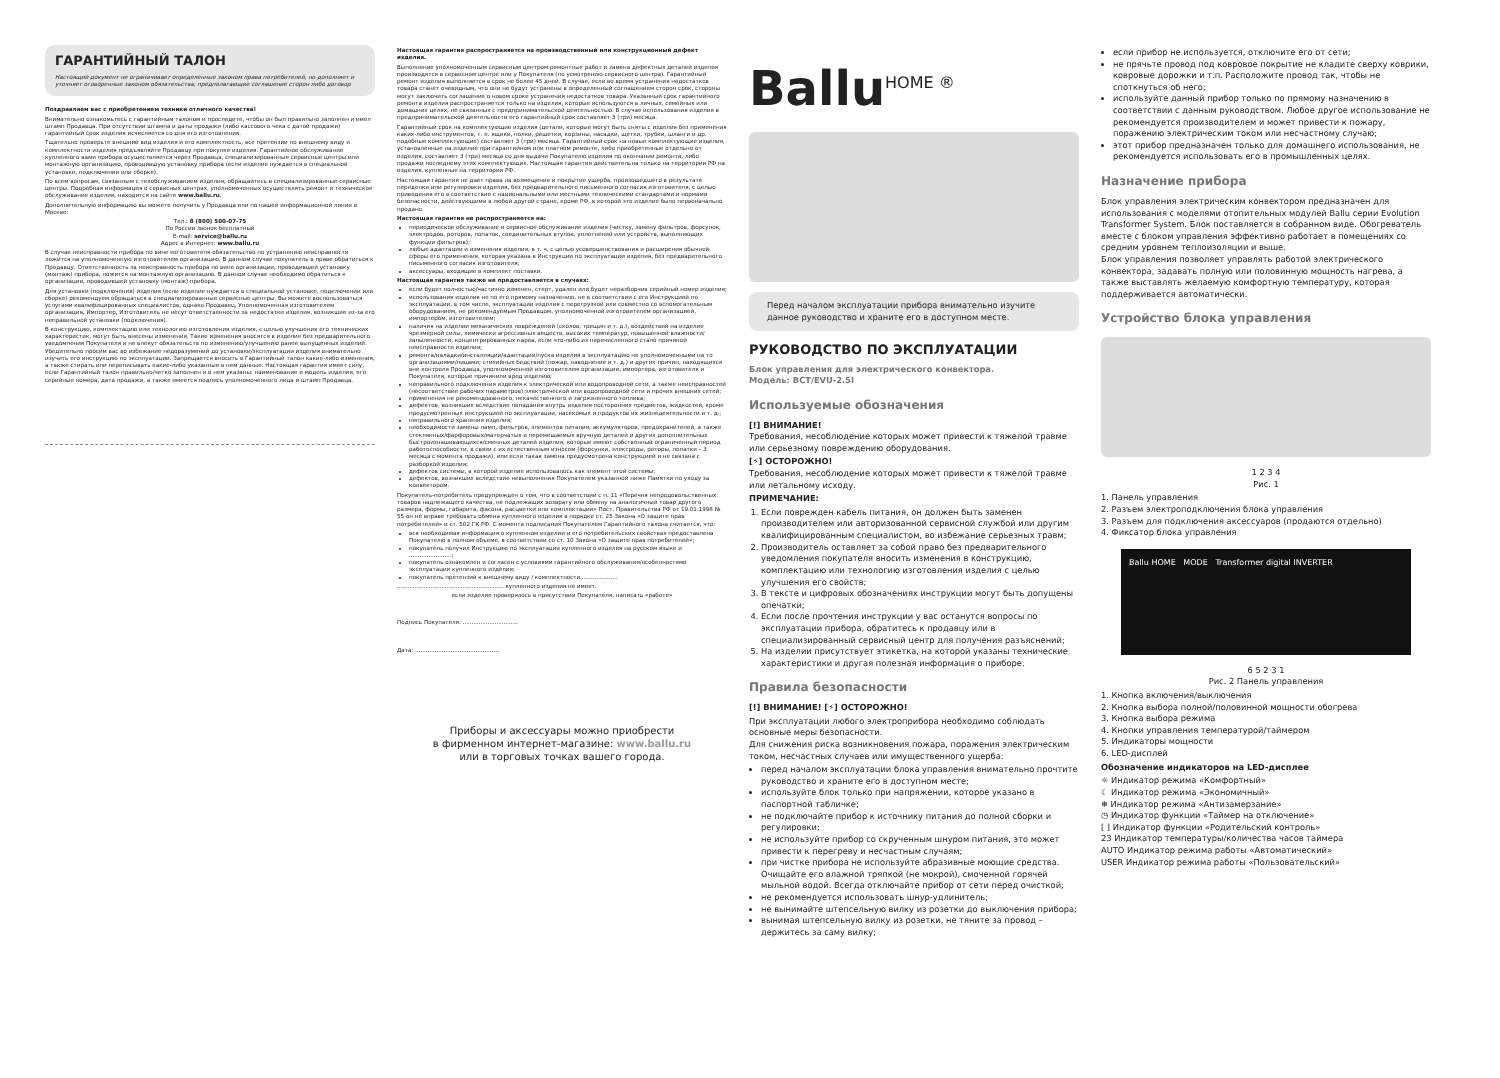ГАРАНТИЙНЫЙ ТАЛОН
Настоящий документ не ограничивает определенные законом права потребителей, но дополняет и уточняет оговоренные законом обязательства, предполагающие соглашение сторон либо договор
Поздравляем вас с приобретением техники отличного качества!
Внимательно ознакомьтесь с гарантийным талоном и проследите, чтобы он был правильно заполнен и имел штамп Продавца. При отсутствии штампа и даты продажи (либо кассового чека с датой продажи) гарантийный срок изделия исчисляется со дня его изготовления.
Тщательно проверьте внешний вид изделия и его комплектность, все претензии по внешнему виду и комплектности изделия предъявляйте Продавцу при покупке изделия. Гарантийное обслуживание купленного вами прибора осуществляется через Продавца, специализированные сервисные центры или монтажную организацию, проводившую установку прибора (если изделие нуждается в специальной установке, подключении или сборке).
По всем вопросам, связанным с техобслуживанием изделия, обращайтесь в специализированные сервисные центры. Подробная информация о сервисных центрах, уполномоченных осуществлять ремонт и техническое обслуживание изделия, находится на сайте www.ballu.ru.
Дополнительную информацию вы можете получить у Продавца или по нашей информационной линии в Москве:
Тел.: 8 (800) 500-07-75
По России звонок бесплатный
E-mail: service@ballu.ru
Адрес в Интернет: www.ballu.ru
В случае неисправности прибора по вине изготовителя обязательство по устранению неисправности ложится на уполномоченную изготовителем организацию. В данном случае покупатель в праве обратиться к Продавцу. Ответственность за неисправность прибора по вине организации, проводившей установку (монтаж) прибора, ложится на монтажную организацию. В данном случае необходимо обратиться к организации, проводившей установку (монтаж) прибора.
Для установки (подключения) изделия (если изделие нуждается в специальной установке, подключении или сборке) рекомендуем обращаться в специализированные сервисные центры. Вы можете воспользоваться услугами квалифицированных специалистов, однако Продавец, Уполномоченная изготовителем организация, Импортер, Изготовитель не несут ответственности за недостатки изделия, возникшие из-за его неправильной установки (подключения).
В конструкцию, комплектацию или технологию изготовления изделия, с целью улучшения его технических характеристик, могут быть внесены изменения. Такие изменения вносятся в изделие без предварительного уведомления Покупателя и не влекут обязательств по изменению/улучшению ранее выпущенных изделий. Убедительно просим вас во избежание недоразумений до установки/эксплуатации изделия внимательно изучить его инструкцию по эксплуатации. Запрещается вносить в Гарантийный талон какие-либо изменения, а также стирать или переписывать какие-либо указанные в нем данные. Настоящая гарантия имеет силу, если Гарантийный талон правильно/четко заполнен и в нем указаны: наименование и модель изделия, его серийные номера, дата продажи, а также имеется подпись уполномоченного лица и штамп Продавца.
Настоящая гарантия распространяется на производственный или конструкционный дефект изделия.
Выполнение уполномоченным сервисным центром ремонтных работ и замена дефектных деталей изделия производятся в сервисном центре или у Покупателя (по усмотрению сервисного центра). Гарантийный ремонт изделия выполняется в срок не более 45 дней. В случае, если во время устранения недостатков товара станет очевидным, что они не будут устранены в определенный соглашением сторон срок, стороны могут заключить соглашение о новом сроке устранения недостатков товара. Указанный срок гарантийного ремонта изделия распространяется только на изделия, которые используются в личных, семейных или домашних целях, не связанных с предпринимательской деятельностью. В случае использования изделия в предпринимательской деятельности его гарантийный срок составляет 3 (три) месяца.
Гарантийный срок на комплектующие изделия (детали, которые могут быть сняты с изделия без применения каких-либо инструментов, т. е. ящики, полки, решетки, корзины, насадки, щетки, трубки, шланги и др. подобные комплектующие) составляет 3 (три) месяца. Гарантийный срок на новые комплектующие изделия, установленные на изделие при гарантийном или платном ремонте, либо приобретенные отдельно от изделия, составляет 3 (три) месяца со дня выдачи Покупателю изделия по окончании ремонта, либо продажи последнему этих комплектующих. Настоящая гарантия действительна только на территории РФ на изделия, купленные на территории РФ.
Настоящая гарантия не дает права на возмещение и покрытие ущерба, произошедшего в результате переделки или регулировки изделия, без предварительного письменного согласия изготовителя, с целью приведения его в соответствие с национальными или местными техническими стандартами и нормами безопасности, действующими в любой другой стране, кроме РФ, в которой это изделие было первоначально продано.
Настоящая гарантия не распространяется на:
периодическое обслуживание и сервисное обслуживание изделия (чистку, замену фильтров, форсунок, электродов, роторов, лопаток, соединительных втулок, уплотнений или устройств, выполняющих функции фильтров);
любые адаптации и изменения изделия, в т. ч. с целью усовершенствования и расширения обычной сферы его применения, которая указана в Инструкции по эксплуатации изделия, без предварительного письменного согласия изготовителя;
аксессуары, входящие в комплект поставки.
Настоящая гарантия также не предоставляется в случаях:
если будет полностью/частично изменен, стерт, удален или будет неразборчив серийный номер изделия;
использования изделия не по его прямому назначению, не в соответствии с его Инструкцией по эксплуатации, в том числе, эксплуатации изделия с перегрузкой или совместно со вспомогательным оборудованием, не рекомендуемым Продавцом, уполномоченной изготовителем организацией, импортером, изготовителем;
наличия на изделии механических повреждений (сколов, трещин и т. д.), воздействий на изделие чрезмерной силы, химически агрессивных веществ, высоких температур, повышенной влажности/запыленности, концентрированных паров, если что-либо из перечисленного стало причиной неисправности изделия;
ремонта/наладки/инсталляции/адаптации/пуска изделия в эксплуатацию не уполномоченными на то организациями/лицами; стихийных бедствий (пожар, наводнение и т. д.) и других причин, находящихся вне контроля Продавца, уполномоченной изготовителем организации, импортера, изготовителя и Покупателя, которые причинили вред изделию;
неправильного подключения изделия к электрической или водопроводной сети, а также неисправностей (несоответствие рабочих параметров) электрической или водопроводной сети и прочих внешних сетей;
применения не рекомендованного, некачественного и загрязненного топлива;
дефектов, возникших вследствие попадания внутрь изделия посторонних предметов, жидкостей, кроме предусмотренных инструкцией по эксплуатации, насекомых и продуктов их жизнедеятельности и т. д.;
неправильного хранения изделия;
необходимости замены ламп, фильтров, элементов питания, аккумуляторов, предохранителей, а также стеклянных/фарфоровых/матерчатых и перемещаемых вручную деталей и других дополнительных быстроизнашивающихся/сменных деталей изделия, которые имеют собственный ограниченный период работоспособности, в связи с их естественным износом (форсунки, электроды, роторы, лопатки – 3 месяца с момента продажи), или если такая замена предусмотрена конструкцией и не связана с разборкой изделия;
дефектов системы, в которой изделие использовалось как элемент этой системы;
дефектов, возникших вследствие невыполнения Покупателем указанной ниже Памятки по уходу за конвектором.
Покупатель-потребитель предупрежден о том, что в соответствии с п. 11 «Перечня непродовольственных товаров надлежащего качества, не подлежащих возврату или обмену на аналогичный товар другого размера, формы, габарита, фасона, расцветки или комплектации» Пост. Правительства РФ от 19.01.1998 № 55 он не вправе требовать обмена купленного изделия в порядке ст. 25 Закона «О защите прав потребителей» и ст. 502 ГК РФ. С момента подписания Покупателем Гарантийного талона считается, что:
вся необходимая информация о купленном изделии и его потребительских свойствах предоставлена Покупателю в полном объеме, в соответствии со ст. 10 Закона «О защите прав потребителей»;
покупатель получил Инструкцию по эксплуатации купленного изделия на русском языке и ........................;
покупатель ознакомлен и согласен с условиями гарантийного обслуживания/особенностями эксплуатации купленного изделия;
покупатель претензий к внешнему виду / комплектности ....................
............................................................ купленного изделия не имеет.
если изделие проверялось в присутствии Покупателя, написать «работе»
Подпись Покупателя: ...............................
Дата: ...............................................
Приборы и аксессуары можно приобрести
в фирменном интернет-магазине: www.ballu.ru
или в торговых точках вашего города.
Ballu<sup>HOME ®</sup>
Перед началом эксплуатации прибора внимательно изучите данное руководство и храните его в доступном месте.
РУКОВОДСТВО ПО ЭКСПЛУАТАЦИИ
Блок управления для электрического конвектора.
Модель: BCT/EVU-2.5I
Используемые обозначения
[!] ВНИМАНИЕ!
Требования, несоблюдение которых может привести к тяжелой травме или серьезному повреждению оборудования.
[⚡] ОСТОРОЖНО!
Требования, несоблюдение которых может привести к тяжелой травме или летальному исходу.
ПРИМЕЧАНИЕ:
1. Если поврежден кабель питания, он должен быть заменен производителем или авторизованной сервисной службой или другим квалифицированным специалистом, во избежание серьезных травм;
2. Производитель оставляет за собой право без предварительного уведомления покупателя вносить изменения в конструкцию, комплектацию или технологию изготовления изделия с целью улучшения его свойств;
3. В тексте и цифровых обозначениях инструкции могут быть допущены опечатки;
4. Если после прочтения инструкции у вас останутся вопросы по эксплуатации прибора, обратитесь к продавцу или в специализированный сервисный центр для получения разъяснений;
5. На изделии присутствует этикетка, на которой указаны технические характеристики и другая полезная информация о приборе.
Правила безопасности
[!] ВНИМАНИЕ! [⚡] ОСТОРОЖНО!
При эксплуатации любого электроприбора необходимо соблюдать основные меры безопасности.
Для снижения риска возникновения пожара, поражения электрическим током, несчастных случаев или имущественного ущерба:
перед началом эксплуатации блока управления внимательно прочтите руководство и храните его в доступном месте;
используйте блок только при напряжении, которое указано в паспортной табличке;
не подключайте прибор к источнику питания до полной сборки и регулировки;
не используйте прибор со скрученным шнуром питания, это может привести к перегреву и несчастным случаям;
при чистке прибора не используйте абразивные моющие средства. Очищайте его влажной тряпкой (не мокрой), смоченной горячей мыльной водой. Всегда отключайте прибор от сети перед очисткой;
не рекомендуется использовать шнур-удлинитель;
не вынимайте штепсельную вилку из розетки до выключения прибора;
вынимая штепсельную вилку из розетки, не тяните за провод – держитесь за саму вилку;
если прибор не используется, отключите его от сети;
не прячьте провод под ковровое покрытие не кладите сверху коврики, ковровые дорожки и т.п. Расположите провод так, чтобы не споткнуться об него;
используйте данный прибор только по прямому назначению в соответствии с данным руководством. Любое другое использование не рекомендуется производителем и может привести к пожару, поражению электрическим током или несчастному случаю;
этот прибор предназначен только для домашнего использования, не рекомендуется использовать его в промышленных целях.
Назначение прибора
Блок управления электрическим конвектором предназначен для использования с моделями отопительных модулей Ballu серии Evolution Transformer System. Блок поставляется в собранном виде. Обогреватель вместе с блоком управления эффективно работает в помещениях со средним уровнем теплоизоляции и выше.
Блок управления позволяет управлять работой электрического конвектора, задавать полную или половинную мощность нагрева, а также выставлять желаемую комфортную температуру, которая поддерживается автоматически.
Устройство блока управления
1 2 3 4
Рис. 1
1. Панель управления
2. Разъем электроподключения блока управления
3. Разъем для подключения аксессуаров (продаются отдельно)
4. Фиксатор блока управления
Ballu HOME MODE Transformer digital INVERTER
6 5 2 3 1
Рис. 2 Панель управления
1. Кнопка включения/выключения
2. Кнопка выбора полной/половинной мощности обогрева
3. Кнопка выбора режима
4. Кнопки управления температурой/таймером
5. Индикаторы мощности
6. LED-дисплей
Обозначение индикаторов на LED-дисплее
☼ Индикатор режима «Комфортный»
☾ Индикатор режима «Экономичный»
❄ Индикатор режима «Антизамерзание»
◷ Индикатор функции «Таймер на отключение»
[ ] Индикатор функции «Родительский контроль»
23 Индикатор температуры/количества часов таймера
AUTO Индикатор режима работы «Автоматический»
USER Индикатор режима работы «Пользовательский»